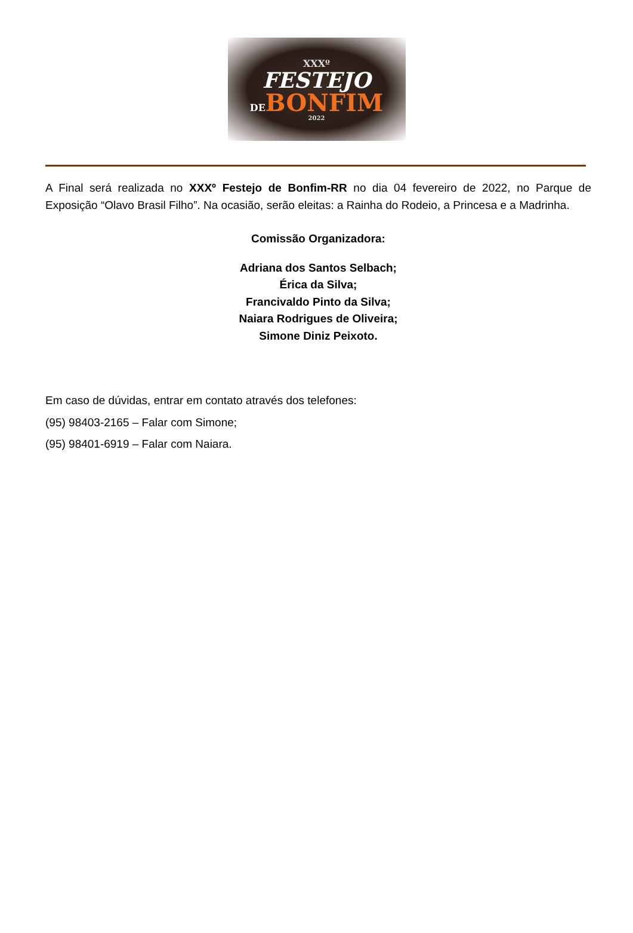XXXº
FESTEJO
DEBONFIM
2022
A Final será realizada no XXXº Festejo de Bonfim-RR no dia 04 fevereiro de 2022, no Parque de Exposição “Olavo Brasil Filho”. Na ocasião, serão eleitas: a Rainha do Rodeio, a Princesa e a Madrinha.
Comissão Organizadora:
Adriana dos Santos Selbach;
Érica da Silva;
Francivaldo Pinto da Silva;
Naiara Rodrigues de Oliveira;
Simone Diniz Peixoto.
Em caso de dúvidas, entrar em contato através dos telefones:
(95) 98403-2165 – Falar com Simone;
(95) 98401-6919 – Falar com Naiara.